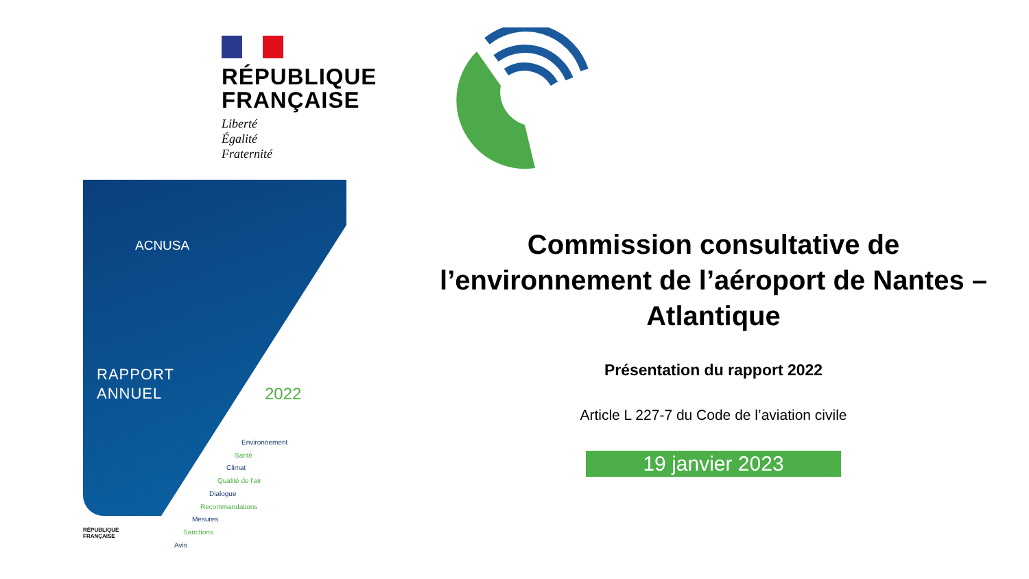RÉPUBLIQUE
FRANÇAISE
Liberté
Égalité
Fraternité
ACNUSA
RAPPORT
ANNUEL
2022
Environnement
Santé
Climat
Qualité de l’air
Dialogue
Recommandations
Mesures
Sanctions
Avis
RÉPUBLIQUE
FRANÇAISE
Commission consultative de l’environnement de l’aéroport de Nantes – Atlantique
Présentation du rapport 2022
Article L 227-7 du Code de l’aviation civile
19 janvier 2023